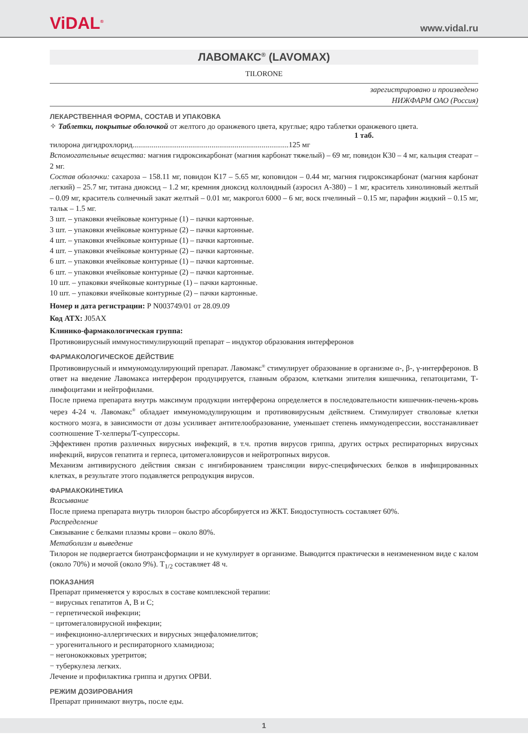ViDAL<sup>®</sup>
www.vidal.ru
ЛАВОМАКС<sup>®</sup> (LAVOMAX)
TILORONE
зарегистрировано и произведено
НИЖФАРМ ОАО (Россия)
ЛЕКАРСТВЕННАЯ ФОРМА, СОСТАВ И УПАКОВКА
✧ Таблетки, покрытые оболочкой от желтого до оранжевого цвета, круглые; ядро таблетки оранжевого цвета.
1 таб.
тилорона дигидрохлорид.................................................................................125 мг
Вспомогательные вещества: магния гидроксикарбонат (магния карбонат тяжелый) – 69 мг, повидон К30 – 4 мг, кальция стеарат – 2 мг.
Состав оболочки: сахароза – 158.11 мг, повидон К17 – 5.65 мг, коповидон – 0.44 мг, магния гидроксикарбонат (магния карбонат легкий) – 25.7 мг, титана диоксид – 1.2 мг, кремния диоксид коллоидный (аэросил А-380) – 1 мг, краситель хинолиновый желтый – 0.09 мг, краситель солнечный закат желтый – 0.01 мг, макрогол 6000 – 6 мг, воск пчелиный – 0.15 мг, парафин жидкий – 0.15 мг, тальк – 1.5 мг.
3 шт. – упаковки ячейковые контурные (1) – пачки картонные.
3 шт. – упаковки ячейковые контурные (2) – пачки картонные.
4 шт. – упаковки ячейковые контурные (1) – пачки картонные.
4 шт. – упаковки ячейковые контурные (2) – пачки картонные.
6 шт. – упаковки ячейковые контурные (1) – пачки картонные.
6 шт. – упаковки ячейковые контурные (2) – пачки картонные.
10 шт. – упаковки ячейковые контурные (1) – пачки картонные.
10 шт. – упаковки ячейковые контурные (2) – пачки картонные.
Номер и дата регистрации: Р N003749/01 от 28.09.09
Код АТХ: J05AX
Клинико-фармакологическая группа:
Противовирусный иммуностимулирующий препарат – индуктор образования интерферонов
ФАРМАКОЛОГИЧЕСКОЕ ДЕЙСТВИЕ
Противовирусный и иммуномодулирующий препарат. Лавомакс<sup>®</sup> стимулирует образование в организме α-, β-, γ-интерферонов. В ответ на введение Лавомакса интерферон продуцируется, главным образом, клетками эпителия кишечника, гепатоцитами, Т-лимфоцитами и нейтрофилами.
После приема препарата внутрь максимум продукции интерферона определяется в последовательности кишечник-печень-кровь через 4-24 ч. Лавомакс<sup>®</sup> обладает иммуномодулирующим и противовирусным действием. Стимулирует стволовые клетки костного мозга, в зависимости от дозы усиливает антителообразование, уменьшает степень иммунодепрессии, восстанавливает соотношение Т-хелперы/Т-супрессоры.
Эффективен против различных вирусных инфекций, в т.ч. против вирусов гриппа, других острых респираторных вирусных инфекций, вирусов гепатита и герпеса, цитомегаловирусов и нейротропных вирусов.
Механизм антивирусного действия связан с ингибированием трансляции вирус-специфических белков в инфицированных клетках, в результате этого подавляется репродукция вирусов.
ФАРМАКОКИНЕТИКА
Всасывание
После приема препарата внутрь тилорон быстро абсорбируется из ЖКТ. Биодоступность составляет 60%.
Распределение
Связывание с белками плазмы крови – около 80%.
Метаболизм и выведение
Тилорон не подвергается биотрансформации и не кумулирует в организме. Выводится практически в неизмененном виде с калом (около 70%) и мочой (около 9%). T<sub>1/2</sub> составляет 48 ч.
ПОКАЗАНИЯ
Препарат применяется у взрослых в составе комплексной терапии:
− вирусных гепатитов А, В и С;
− герпетической инфекции;
− цитомегаловирусной инфекции;
− инфекционно-аллергических и вирусных энцефаломиелитов;
− урогенитального и респираторного хламидиоза;
− негонококковых уретритов;
− туберкулеза легких.
Лечение и профилактика гриппа и других ОРВИ.
РЕЖИМ ДОЗИРОВАНИЯ
Препарат принимают внутрь, после еды.
1